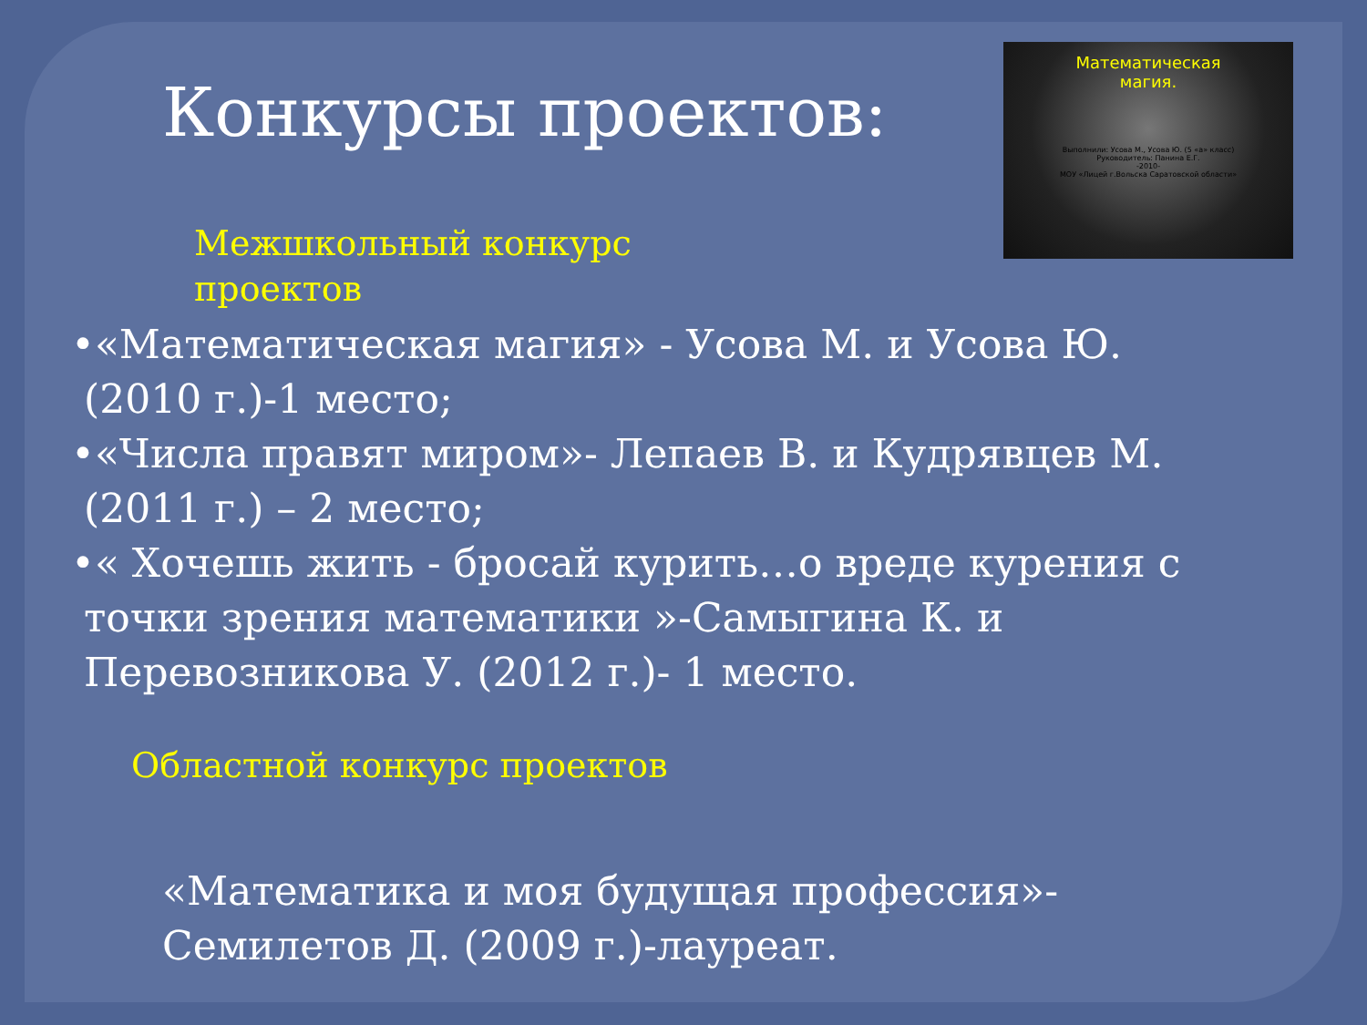Конкурсы проектов:
Математическая
магия.
Выполнили: Усова М., Усова Ю. (5 «а» класс)
Руководитель: Панина Е.Г.
-2010-
МОУ «Лицей г.Вольска Саратовской области»
Межшкольный конкурс
проектов
•«Математическая магия» - Усова М. и Усова Ю.
(2010 г.)-1 место;
•«Числа правят миром»- Лепаев В. и Кудрявцев М.
(2011 г.) – 2 место;
•« Хочешь жить - бросай курить…о вреде курения с
точки зрения математики »-Самыгина К. и
Перевозникова У. (2012 г.)- 1 место.
Областной конкурс проектов
«Математика и моя будущая профессия»-
Семилетов Д. (2009 г.)-лауреат.